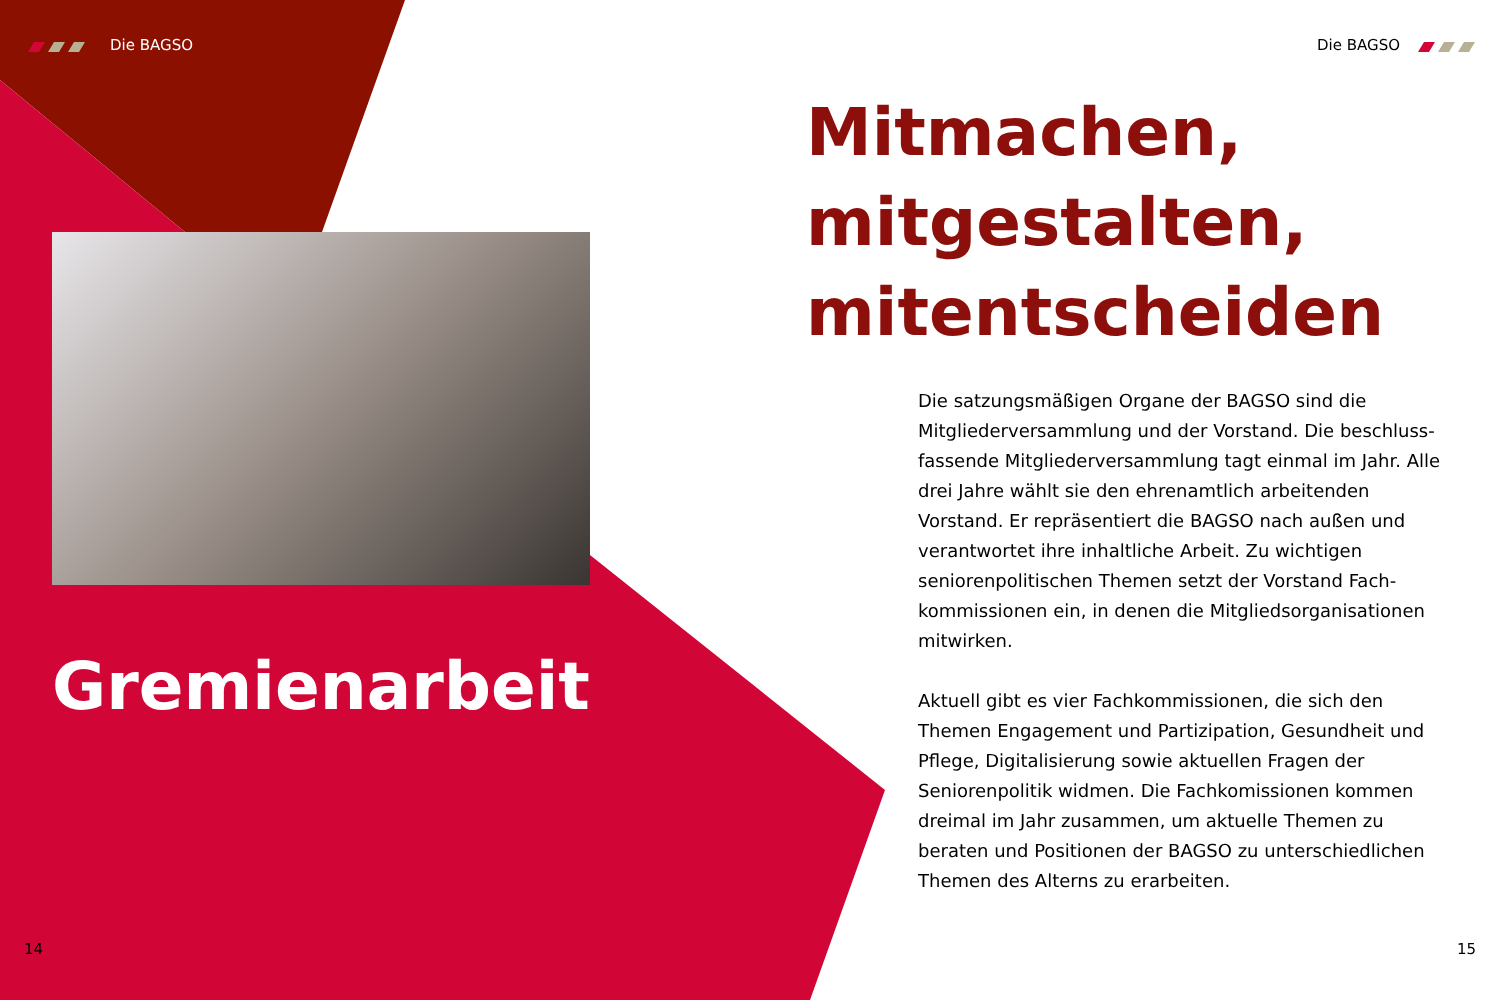Die BAGSO
Gremienarbeit
14
Die BAGSO
Mitmachen,
mitgestalten,
mitentscheiden
Die satzungsmäßigen Organe der BAGSO sind die Mitgliederversammlung und der Vorstand. Die beschluss­fassende Mitgliederversammlung tagt einmal im Jahr. Alle drei Jahre wählt sie den ehrenamtlich arbeiten­den Vorstand. Er repräsentiert die BAGSO nach außen und verantwortet ihre inhaltliche Arbeit. Zu wichtigen seniorenpolitischen Themen setzt der Vorstand Fach­kommissionen ein, in denen die Mitgliedsorganisationen mitwirken.
Aktuell gibt es vier Fachkommissionen, die sich den Themen Engagement und Partizipation, Gesundheit und Pflege, Digitalisierung sowie aktuellen Fragen der Seniorenpolitik widmen. Die Fachkomissionen kommen dreimal im Jahr zusammen, um aktuelle Themen zu beraten und Positionen der BAGSO zu unterschiedlichen Themen des Alterns zu erarbeiten.
15